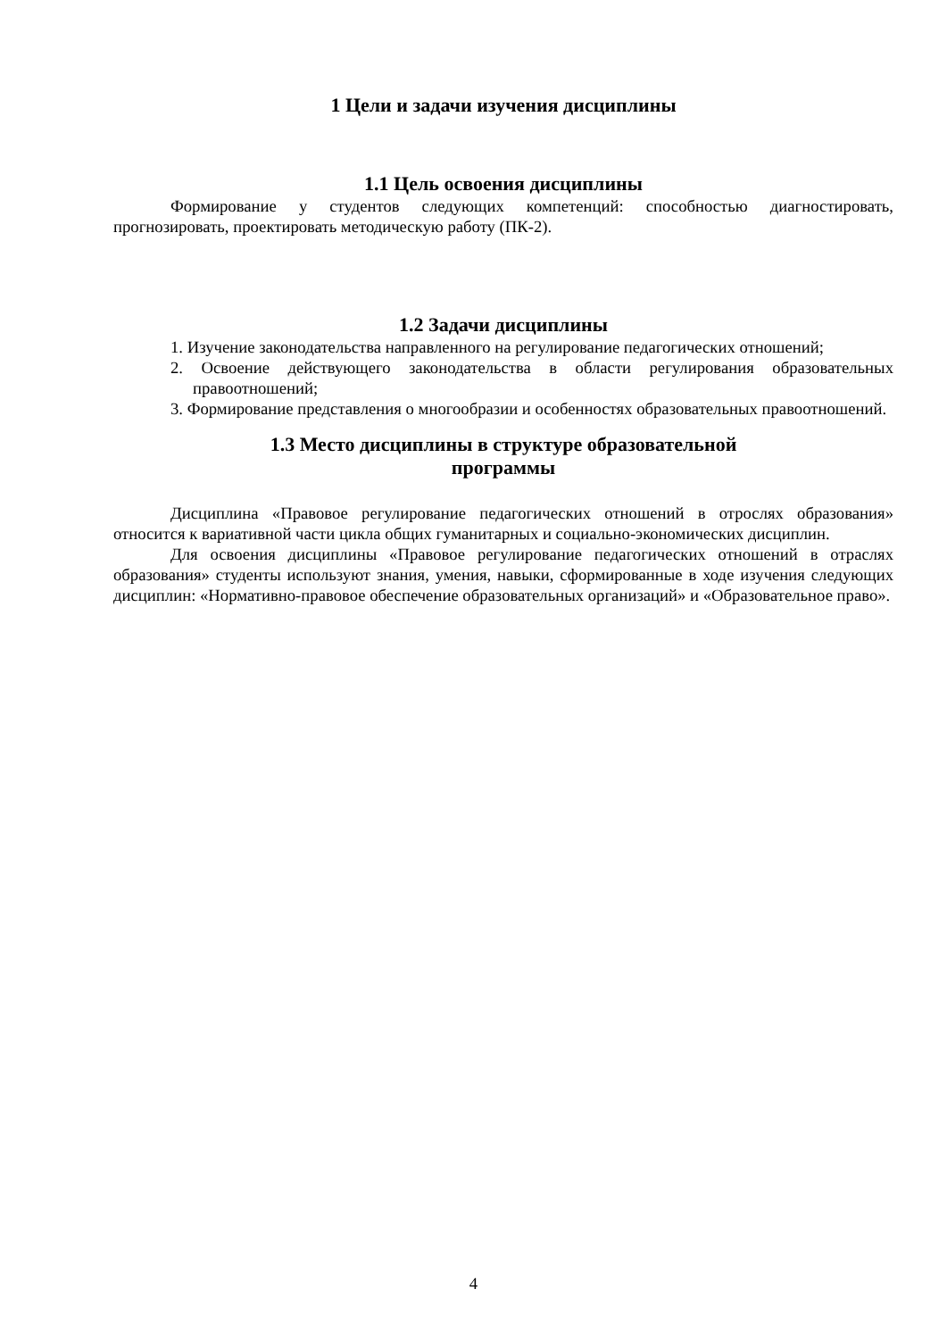1 Цели и задачи изучения дисциплины
1.1 Цель освоения дисциплины
Формирование у студентов следующих компетенций: способностью диагностировать, прогнозировать, проектировать методическую работу (ПК-2).
1.2 Задачи дисциплины
1. Изучение законодательства направленного на регулирование педагогических отношений;
2. Освоение действующего законодательства в области регулирования образовательных правоотношений;
3. Формирование представления о многообразии и особенностях образовательных правоотношений.
1.3 Место дисциплины в структуре образовательной
программы
Дисциплина «Правовое регулирование педагогических отношений в отрослях образования» относится к вариативной части цикла общих гуманитарных и социально-экономических дисциплин.
Для освоения дисциплины «Правовое регулирование педагогических отношений в отраслях образования» студенты используют знания, умения, навыки, сформированные в ходе изучения следующих дисциплин: «Нормативно-правовое обеспечение образовательных организаций» и «Образовательное право».
4